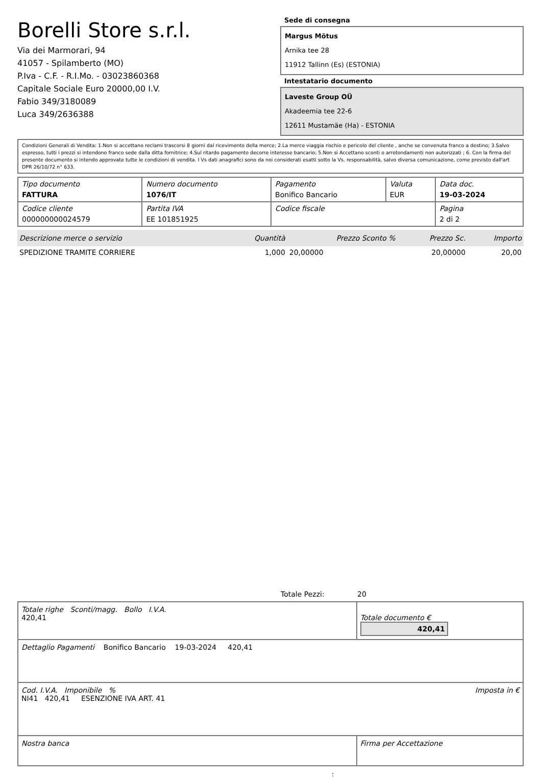Borelli Store s.r.l.
Via dei Marmorari, 94
41057 - Spilamberto (MO)
P.Iva - C.F. - R.I.Mo. - 03023860368
Capitale Sociale Euro 20000,00 I.V.
Fabio 349/3180089
Luca 349/2636388
Sede di consegna
Margus Mõtus
Arnika tee 28
11912 Tallinn (Es) (ESTONIA)
Intestatario documento
Laveste Group OÜ
Akadeemia tee 22-6
12611 Mustamäe (Ha) - ESTONIA
Condizioni Generali di Vendita: 1.Non si accettano reclami trascorsi 8 giorni dal ricevimento della merce; 2.La merce viaggia rischio e pericolo del cliente , anche se convenuta franco a destino; 3.Salvo espresso, tutti i prezzi si intendono franco sede dalla ditta fornitrice; 4.Sul ritardo pagamento decorre interesse bancario; 5.Non si Accettano sconti o arrotondamenti non autorizzati ; 6. Con la firma del presente documento si intendo approvate tutte le condizioni di vendita. I Vs dati anagrafici sono da noi considerati esatti sotto la Vs. responsabilità, salvo diversa comunicazione, come previsto dall'art DPR 26/10/72 n° 633.
| Tipo documento FATTURA | Numero documento 1076/IT | Pagamento Bonifico Bancario | Valuta EUR | Data doc. 19-03-2024 |
| Codice cliente 000000000024579 | Partita IVA EE 101851925 | Codice fiscale | | Pagina 2 di 2 |
| Descrizione merce o servizio | Quantità | Prezzo Sconto % | Prezzo Sc. | Importo |
| --- | --- | --- | --- | --- |
| SPEDIZIONE TRAMITE CORRIERE | 1,000 | 20,00000 | 20,00000 | 20,00 |
Totale Pezzi: 20
| Totale righe Sconti/magg. Bollo I.V.A. 420,41 | Totale documento € 420,41 |
| Dettaglio Pagamenti Bonifico Bancario 19-03-2024 420,41 | |
| Cod. I.V.A. Imponibile % Imposta in € NI41 420,41 ESENZIONE IVA ART. 41 | |
| Nostra banca | Firma per Accettazione |
: